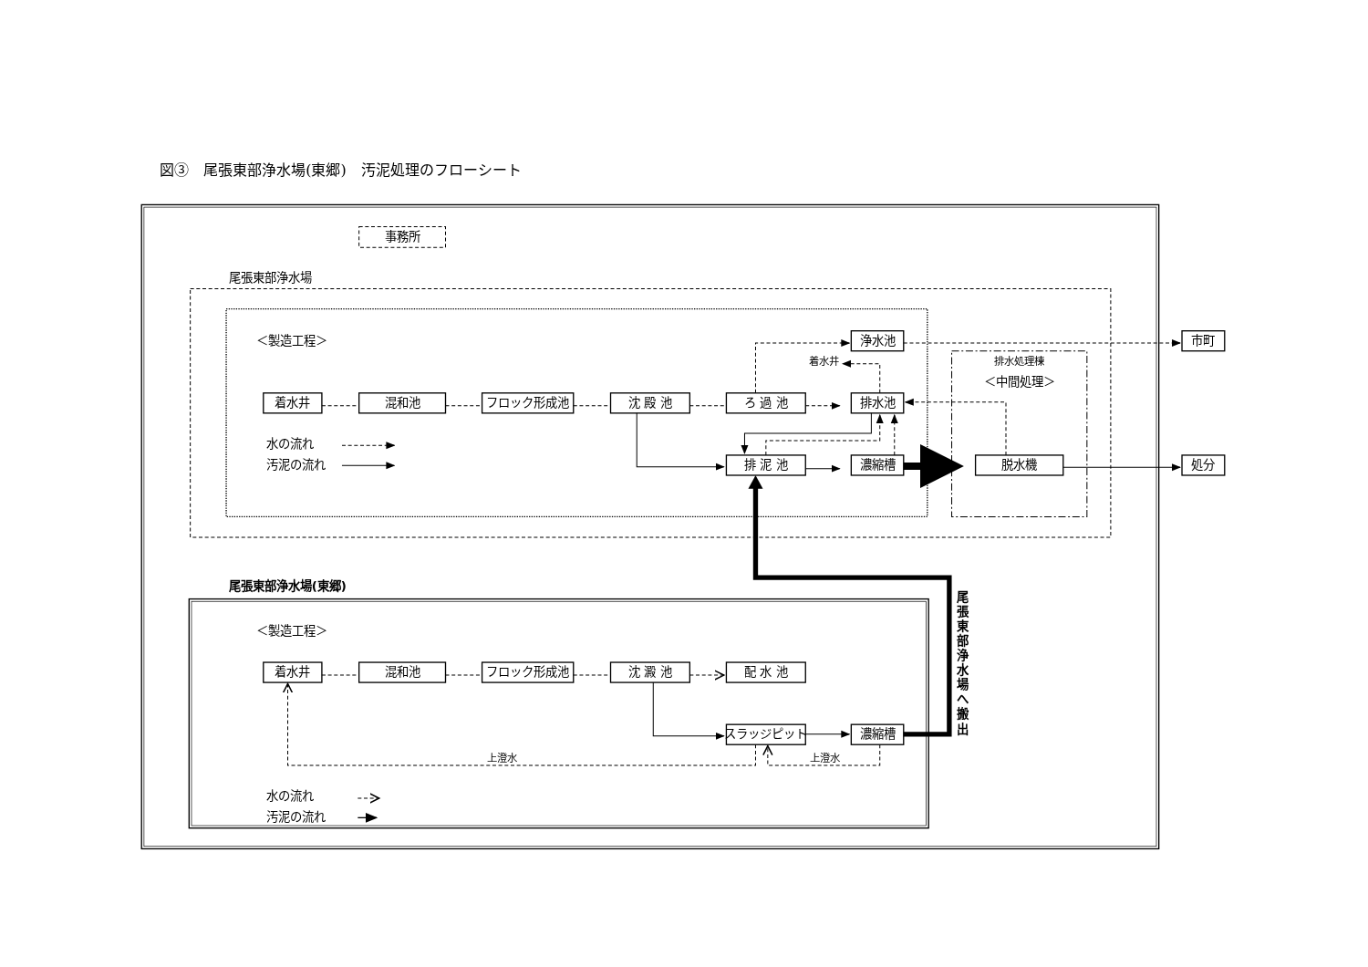図③　尾張東部浄水場(東郷)　汚泥処理のフローシート
事務所
尾張東部浄水場
＜製造工程＞
排水処理棟
＜中間処理＞
浄水池
市町
着水井
混和池
フロック形成池
沈 殿 池
ろ 過 池
排水池
排 泥 池
濃縮槽
脱水機
処分
着水井
水の流れ
汚泥の流れ
尾張東部浄水場(東郷)
＜製造工程＞
着水井
混和池
フロック形成池
沈 澱 池
配 水 池
スラッジピット
濃縮槽
上澄水
上澄水
水の流れ
汚泥の流れ
尾 張 東 部 浄 水 場 へ 搬 出